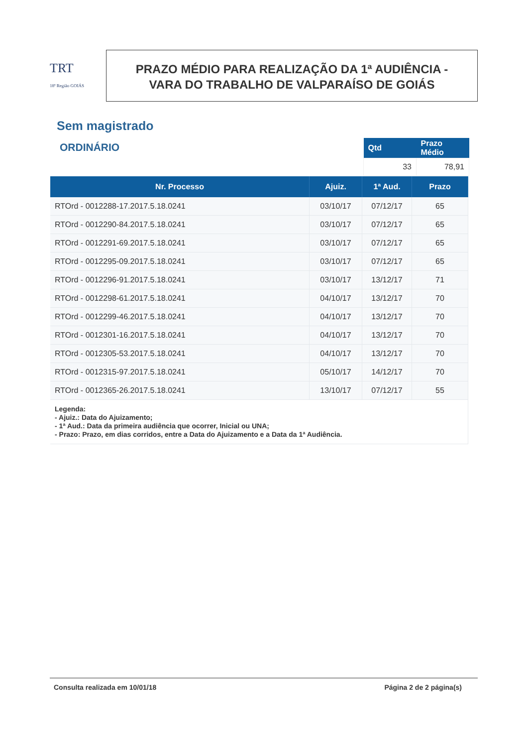TRT
18ª Região GOIÁS
PRAZO MÉDIO PARA REALIZAÇÃO DA 1ª AUDIÊNCIA -
VARA DO TRABALHO DE VALPARAÍSO DE GOIÁS
Sem magistrado
ORDINÁRIO
| Qtd | Prazo Médio |
| --- | --- |
| 33 | 78,91 |
| Nr. Processo | Ajuiz. | 1ª Aud. | Prazo |
| --- | --- | --- | --- |
| RTOrd - 0012288-17.2017.5.18.0241 | 03/10/17 | 07/12/17 | 65 |
| RTOrd - 0012290-84.2017.5.18.0241 | 03/10/17 | 07/12/17 | 65 |
| RTOrd - 0012291-69.2017.5.18.0241 | 03/10/17 | 07/12/17 | 65 |
| RTOrd - 0012295-09.2017.5.18.0241 | 03/10/17 | 07/12/17 | 65 |
| RTOrd - 0012296-91.2017.5.18.0241 | 03/10/17 | 13/12/17 | 71 |
| RTOrd - 0012298-61.2017.5.18.0241 | 04/10/17 | 13/12/17 | 70 |
| RTOrd - 0012299-46.2017.5.18.0241 | 04/10/17 | 13/12/17 | 70 |
| RTOrd - 0012301-16.2017.5.18.0241 | 04/10/17 | 13/12/17 | 70 |
| RTOrd - 0012305-53.2017.5.18.0241 | 04/10/17 | 13/12/17 | 70 |
| RTOrd - 0012315-97.2017.5.18.0241 | 05/10/17 | 14/12/17 | 70 |
| RTOrd - 0012365-26.2017.5.18.0241 | 13/10/17 | 07/12/17 | 55 |
| Legenda: - Ajuiz.: Data do Ajuizamento; - 1ª Aud.: Data da primeira audiência que ocorrer, Inicial ou UNA; - Prazo: Prazo, em dias corridos, entre a Data do Ajuizamento e a Data da 1ª Audiência. | | | |
Consulta realizada em 10/01/18 Página 2 de 2 página(s)